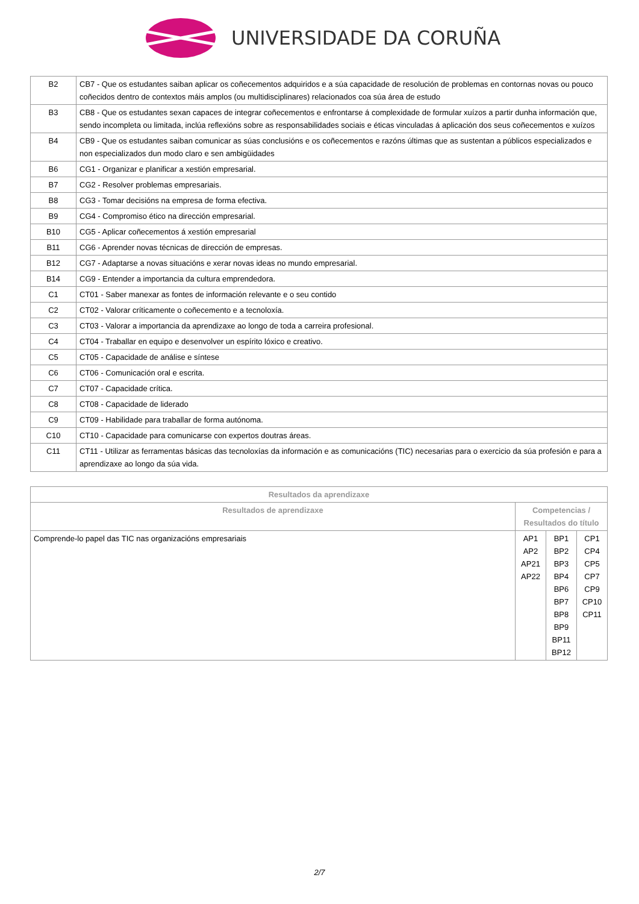UNIVERSIDADE DA CORUÑA
| B2 | CB7 - Que os estudantes saiban aplicar os coñecementos adquiridos e a súa capacidade de resolución de problemas en contornas novas ou pouco coñecidos dentro de contextos máis amplos (ou multidisciplinares) relacionados coa súa área de estudo |
| B3 | CB8 - Que os estudantes sexan capaces de integrar coñecementos e enfrontarse á complexidade de formular xuízos a partir dunha información que, sendo incompleta ou limitada, inclúa reflexións sobre as responsabilidades sociais e éticas vinculadas á aplicación dos seus coñecementos e xuízos |
| B4 | CB9 - Que os estudantes saiban comunicar as súas conclusións e os coñecementos e razóns últimas que as sustentan a públicos especializados e non especializados dun modo claro e sen ambigüidades |
| B6 | CG1 - Organizar e planificar a xestión empresarial. |
| B7 | CG2 - Resolver problemas empresariais. |
| B8 | CG3 - Tomar decisións na empresa de forma efectiva. |
| B9 | CG4 - Compromiso ético na dirección empresarial. |
| B10 | CG5 - Aplicar coñecementos á xestión empresarial |
| B11 | CG6 - Aprender novas técnicas de dirección de empresas. |
| B12 | CG7 - Adaptarse a novas situacións e xerar novas ideas no mundo empresarial. |
| B14 | CG9 - Entender a importancia da cultura emprendedora. |
| C1 | CT01 - Saber manexar as fontes de información relevante e o seu contido |
| C2 | CT02 - Valorar críticamente o coñecemento e a tecnoloxía. |
| C3 | CT03 - Valorar a importancia da aprendizaxe ao longo de toda a carreira profesional. |
| C4 | CT04 - Traballar en equipo e desenvolver un espírito lóxico e creativo. |
| C5 | CT05 - Capacidade de análise e síntese |
| C6 | CT06 - Comunicación oral e escrita. |
| C7 | CT07 - Capacidade crítica. |
| C8 | CT08 - Capacidade de liderado |
| C9 | CT09 - Habilidade para traballar de forma autónoma. |
| C10 | CT10 - Capacidade para comunicarse con expertos doutras áreas. |
| C11 | CT11 - Utilizar as ferramentas básicas das tecnoloxías da información e as comunicacións (TIC) necesarias para o exercicio da súa profesión e para a aprendizaxe ao longo da súa vida. |
| Resultados da aprendizaxe | | | |
| --- | --- | --- | --- |
| Resultados de aprendizaxe | Competencias / Resultados do título | | |
| Comprende-lo papel das TIC nas organizacións empresariais | AP1 AP2 AP21 AP22 | BP1 BP2 BP3 BP4 BP6 BP7 BP8 BP9 BP11 BP12 | CP1 CP4 CP5 CP7 CP9 CP10 CP11 |
2/7